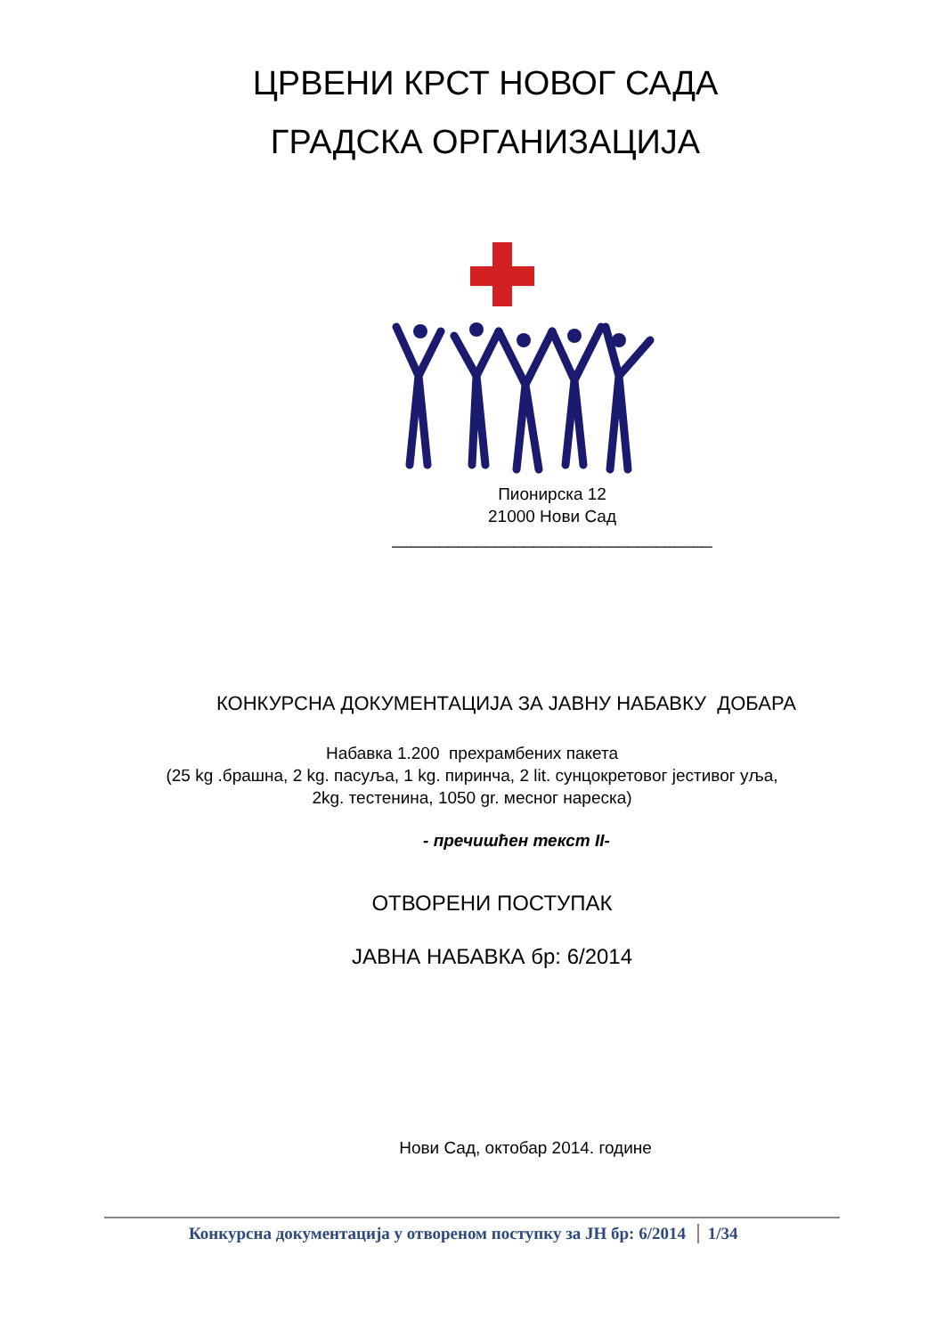ЦРВЕНИ КРСТ НОВОГ САДА
ГРАДСКА ОРГАНИЗАЦИЈА
Пионирска 12
21000 Нови Сад
__________________________________
КОНКУРСНА ДОКУМЕНТАЦИЈА ЗА ЈАВНУ НАБАВКУ ДОБАРА
Набавка 1.200 прехрамбених пакета
(25 kg .брашна, 2 kg. пасуља, 1 kg. пиринча, 2 lit. сунцокретовог јестивог уља,
2kg. тестенина, 1050 gr. месног нареска)
- пречишћен текст II-
ОТВОРЕНИ ПОСТУПАК
ЈАВНА НАБАВКА бр: 6/2014
Нови Сад, октобар 2014. године
Конкурсна документација у отвореном поступку за ЈН бр: 6/2014 1/34